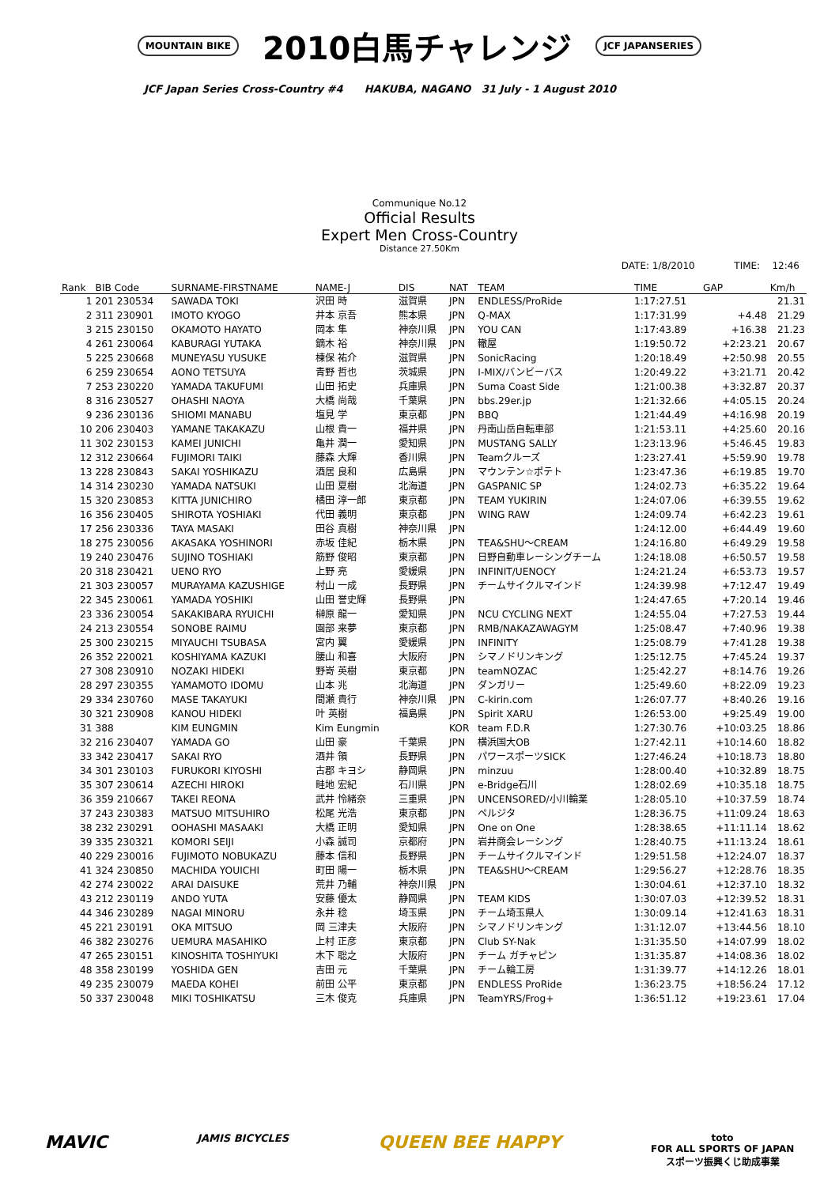MOUNTAIN BIKE 2010白馬チャレンジ JCF JAPANSERIES
JCF Japan Series Cross-Country #4 HAKUBA, NAGANO 31 July - 1 August 2010
Communique No.12
Official Results
Expert Men Cross-Country
Distance 27.50Km
DATE: 1/8/2010 TIME: 12:46
| Rank | BIB Code | SURNAME-FIRSTNAME | NAME-J | DIS | NAT | TEAM | TIME | GAP | Km/h |
| --- | --- | --- | --- | --- | --- | --- | --- | --- | --- |
| 1 | 201 230534 | SAWADA TOKI | 沢田 時 | 滋賀県 | JPN | ENDLESS/ProRide | 1:17:27.51 | | 21.31 |
| 2 | 311 230901 | IMOTO KYOGO | 井本 京吾 | 熊本県 | JPN | Q-MAX | 1:17:31.99 | +4.48 | 21.29 |
| 3 | 215 230150 | OKAMOTO HAYATO | 岡本 隼 | 神奈川県 | JPN | YOU CAN | 1:17:43.89 | +16.38 | 21.23 |
| 4 | 261 230064 | KABURAGI YUTAKA | 鏑木 裕 | 神奈川県 | JPN | 轍屋 | 1:19:50.72 | +2:23.21 | 20.67 |
| 5 | 225 230668 | MUNEYASU YUSUKE | 棟保 祐介 | 滋賀県 | JPN | SonicRacing | 1:20:18.49 | +2:50.98 | 20.55 |
| 6 | 259 230654 | AONO TETSUYA | 青野 哲也 | 茨城県 | JPN | I-MIX/バンビーバス | 1:20:49.22 | +3:21.71 | 20.42 |
| 7 | 253 230220 | YAMADA TAKUFUMI | 山田 拓史 | 兵庫県 | JPN | Suma Coast Side | 1:21:00.38 | +3:32.87 | 20.37 |
| 8 | 316 230527 | OHASHI NAOYA | 大橋 尚哉 | 千葉県 | JPN | bbs.29er.jp | 1:21:32.66 | +4:05.15 | 20.24 |
| 9 | 236 230136 | SHIOMI MANABU | 塩見 学 | 東京都 | JPN | BBQ | 1:21:44.49 | +4:16.98 | 20.19 |
| 10 | 206 230403 | YAMANE TAKAKAZU | 山根 貴一 | 福井県 | JPN | 丹南山岳自転車部 | 1:21:53.11 | +4:25.60 | 20.16 |
| 11 | 302 230153 | KAMEI JUNICHI | 亀井 潤一 | 愛知県 | JPN | MUSTANG SALLY | 1:23:13.96 | +5:46.45 | 19.83 |
| 12 | 312 230664 | FUJIMORI TAIKI | 藤森 大輝 | 香川県 | JPN | Teamクルーズ | 1:23:27.41 | +5:59.90 | 19.78 |
| 13 | 228 230843 | SAKAI YOSHIKAZU | 酒居 良和 | 広島県 | JPN | マウンテン☆ポテト | 1:23:47.36 | +6:19.85 | 19.70 |
| 14 | 314 230230 | YAMADA NATSUKI | 山田 夏樹 | 北海道 | JPN | GASPANIC SP | 1:24:02.73 | +6:35.22 | 19.64 |
| 15 | 320 230853 | KITTA JUNICHIRO | 橘田 淳一郎 | 東京都 | JPN | TEAM YUKIRIN | 1:24:07.06 | +6:39.55 | 19.62 |
| 16 | 356 230405 | SHIROTA YOSHIAKI | 代田 義明 | 東京都 | JPN | WING RAW | 1:24:09.74 | +6:42.23 | 19.61 |
| 17 | 256 230336 | TAYA MASAKI | 田谷 真樹 | 神奈川県 | JPN | | 1:24:12.00 | +6:44.49 | 19.60 |
| 18 | 275 230056 | AKASAKA YOSHINORI | 赤坂 佳紀 | 栃木県 | JPN | TEA&SHU～CREAM | 1:24:16.80 | +6:49.29 | 19.58 |
| 19 | 240 230476 | SUJINO TOSHIAKI | 筋野 俊昭 | 東京都 | JPN | 日野自動車レーシングチーム | 1:24:18.08 | +6:50.57 | 19.58 |
| 20 | 318 230421 | UENO RYO | 上野 亮 | 愛媛県 | JPN | INFINIT/UENOCY | 1:24:21.24 | +6:53.73 | 19.57 |
| 21 | 303 230057 | MURAYAMA KAZUSHIGE | 村山 一成 | 長野県 | JPN | チームサイクルマインド | 1:24:39.98 | +7:12.47 | 19.49 |
| 22 | 345 230061 | YAMADA YOSHIKI | 山田 誉史輝 | 長野県 | JPN | | 1:24:47.65 | +7:20.14 | 19.46 |
| 23 | 336 230054 | SAKAKIBARA RYUICHI | 榊原 龍一 | 愛知県 | JPN | NCU CYCLING NEXT | 1:24:55.04 | +7:27.53 | 19.44 |
| 24 | 213 230554 | SONOBE RAIMU | 園部 来夢 | 東京都 | JPN | RMB/NAKAZAWAGYM | 1:25:08.47 | +7:40.96 | 19.38 |
| 25 | 300 230215 | MIYAUCHI TSUBASA | 宮内 翼 | 愛媛県 | JPN | INFINITY | 1:25:08.79 | +7:41.28 | 19.38 |
| 26 | 352 220021 | KOSHIYAMA KAZUKI | 腰山 和喜 | 大阪府 | JPN | シマノドリンキング | 1:25:12.75 | +7:45.24 | 19.37 |
| 27 | 308 230910 | NOZAKI HIDEKI | 野嵜 英樹 | 東京都 | JPN | teamNOZAC | 1:25:42.27 | +8:14.76 | 19.26 |
| 28 | 297 230355 | YAMAMOTO IDOMU | 山本 兆 | 北海道 | JPN | ダンガリー | 1:25:49.60 | +8:22.09 | 19.23 |
| 29 | 334 230760 | MASE TAKAYUKI | 間瀬 貴行 | 神奈川県 | JPN | C-kirin.com | 1:26:07.77 | +8:40.26 | 19.16 |
| 30 | 321 230908 | KANOU HIDEKI | 叶 英樹 | 福島県 | JPN | Spirit XARU | 1:26:53.00 | +9:25.49 | 19.00 |
| 31 | 388 | KIM EUNGMIN | Kim Eungmin | | KOR | team F.D.R | 1:27:30.76 | +10:03.25 | 18.86 |
| 32 | 216 230407 | YAMADA GO | 山田 豪 | 千葉県 | JPN | 横浜国大OB | 1:27:42.11 | +10:14.60 | 18.82 |
| 33 | 342 230417 | SAKAI RYO | 酒井 領 | 長野県 | JPN | パワースポーツSICK | 1:27:46.24 | +10:18.73 | 18.80 |
| 34 | 301 230103 | FURUKORI KIYOSHI | 古郡 キヨシ | 静岡県 | JPN | minzuu | 1:28:00.40 | +10:32.89 | 18.75 |
| 35 | 307 230614 | AZECHI HIROKI | 畦地 宏紀 | 石川県 | JPN | e-Bridge石川 | 1:28:02.69 | +10:35.18 | 18.75 |
| 36 | 359 210667 | TAKEI REONA | 武井 怜緒奈 | 三重県 | JPN | UNCENSORED/小川輪業 | 1:28:05.10 | +10:37.59 | 18.74 |
| 37 | 243 230383 | MATSUO MITSUHIRO | 松尾 光浩 | 東京都 | JPN | ペルジタ | 1:28:36.75 | +11:09.24 | 18.63 |
| 38 | 232 230291 | OOHASHI MASAAKI | 大橋 正明 | 愛知県 | JPN | One on One | 1:28:38.65 | +11:11.14 | 18.62 |
| 39 | 335 230321 | KOMORI SEIJI | 小森 誠司 | 京都府 | JPN | 岩井商会レーシング | 1:28:40.75 | +11:13.24 | 18.61 |
| 40 | 229 230016 | FUJIMOTO NOBUKAZU | 藤本 信和 | 長野県 | JPN | チームサイクルマインド | 1:29:51.58 | +12:24.07 | 18.37 |
| 41 | 324 230850 | MACHIDA YOUICHI | 町田 陽一 | 栃木県 | JPN | TEA&SHU～CREAM | 1:29:56.27 | +12:28.76 | 18.35 |
| 42 | 274 230022 | ARAI DAISUKE | 荒井 乃輔 | 神奈川県 | JPN | | 1:30:04.61 | +12:37.10 | 18.32 |
| 43 | 212 230119 | ANDO YUTA | 安藤 優太 | 静岡県 | JPN | TEAM KIDS | 1:30:07.03 | +12:39.52 | 18.31 |
| 44 | 346 230289 | NAGAI MINORU | 永井 稔 | 埼玉県 | JPN | チーム埼玉県人 | 1:30:09.14 | +12:41.63 | 18.31 |
| 45 | 221 230191 | OKA MITSUO | 岡 三津夫 | 大阪府 | JPN | シマノドリンキング | 1:31:12.07 | +13:44.56 | 18.10 |
| 46 | 382 230276 | UEMURA MASAHIKO | 上村 正彦 | 東京都 | JPN | Club SY-Nak | 1:31:35.50 | +14:07.99 | 18.02 |
| 47 | 265 230151 | KINOSHITA TOSHIYUKI | 木下 聡之 | 大阪府 | JPN | チーム ガチャピン | 1:31:35.87 | +14:08.36 | 18.02 |
| 48 | 358 230199 | YOSHIDA GEN | 吉田 元 | 千葉県 | JPN | チーム輪工房 | 1:31:39.77 | +14:12.26 | 18.01 |
| 49 | 235 230079 | MAEDA KOHEI | 前田 公平 | 東京都 | JPN | ENDLESS ProRide | 1:36:23.75 | +18:56.24 | 17.12 |
| 50 | 337 230048 | MIKI TOSHIKATSU | 三木 俊克 | 兵庫県 | JPN | TeamYRS/Frog+ | 1:36:51.12 | +19:23.61 | 17.04 |
MAVIC JAMIS BICYCLES QUEEN BEE HAPPY toto
FOR ALL SPORTS OF JAPAN
スポーツ振興くじ助成事業